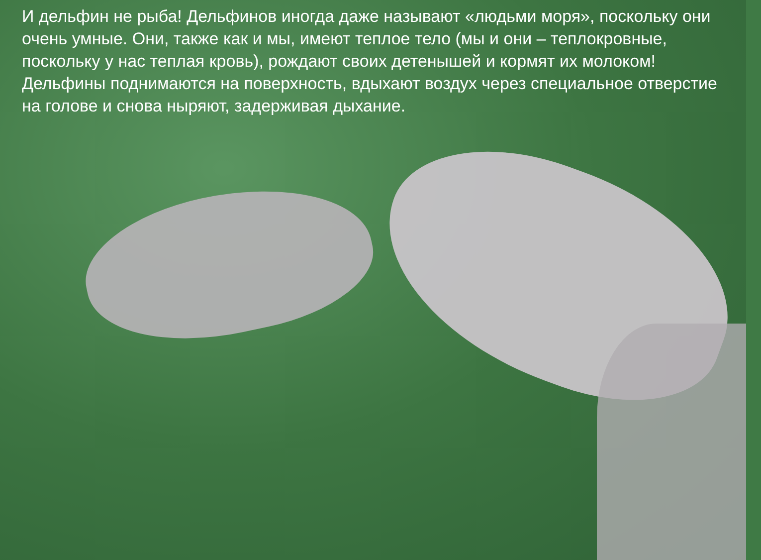И дельфин не рыба! Дельфинов иногда даже называют «людьми моря», поскольку они очень умные. Они, также как и мы, имеют теплое тело (мы и они – теплокровные, поскольку у нас теплая кровь), рождают своих детенышей и кормят их молоком! Дельфины поднимаются на поверхность, вдыхают воздух через специальное отверстие на голове и снова ныряют, задерживая дыхание.